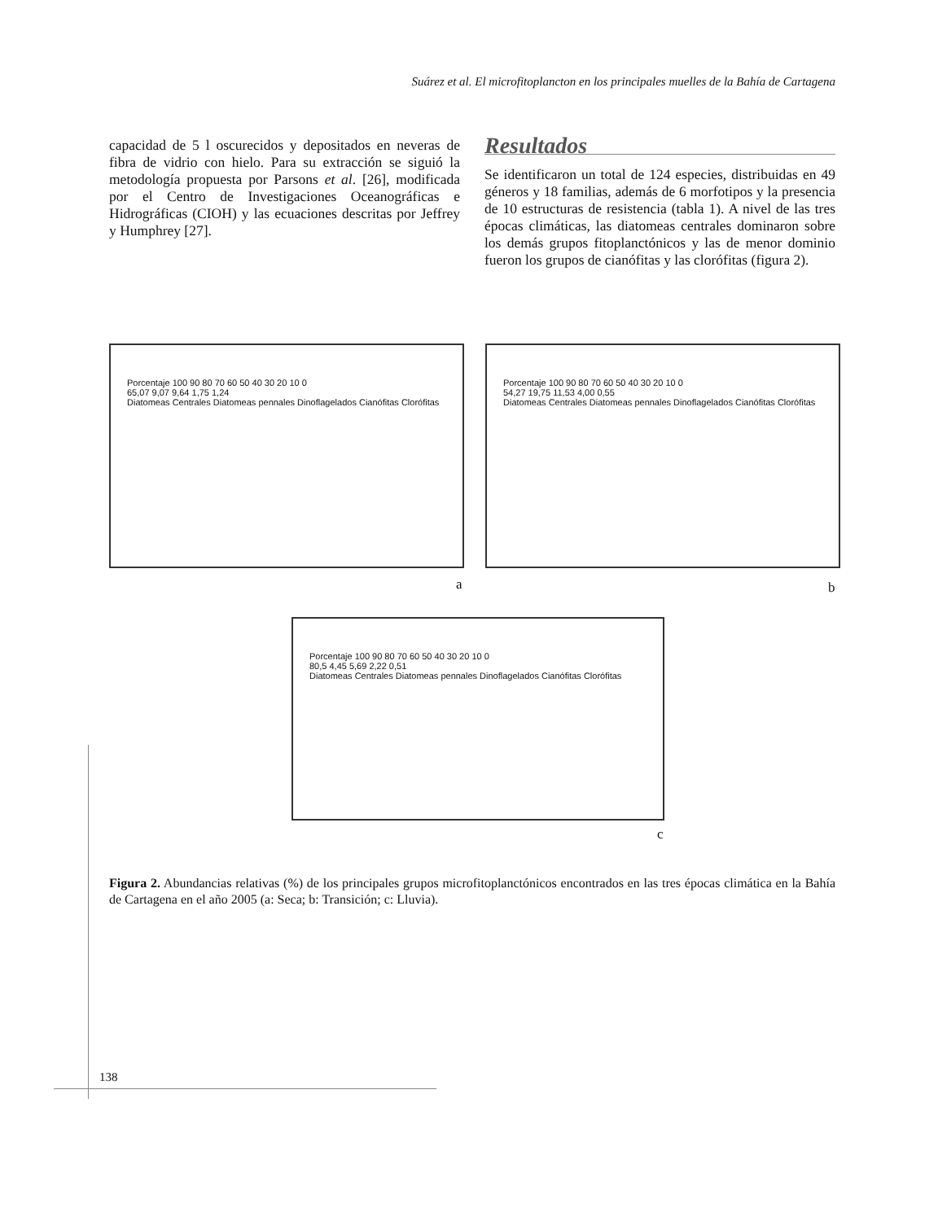Suárez et al. El microfitoplancton en los principales muelles de la Bahía de Cartagena
capacidad de 5 l oscurecidos y depositados en neveras de fibra de vidrio con hielo. Para su extracción se siguió la metodología propuesta por Parsons et al. [26], modificada por el Centro de Investigaciones Oceanográficas e Hidrográficas (CIOH) y las ecuaciones descritas por Jeffrey y Humphrey [27].
Resultados
Se identificaron un total de 124 especies, distribuidas en 49 géneros y 18 familias, además de 6 morfotipos y la presencia de 10 estructuras de resistencia (tabla 1). A nivel de las tres épocas climáticas, las diatomeas centrales dominaron sobre los demás grupos fitoplanctónicos y las de menor dominio fueron los grupos de cianófitas y las clorófitas (figura 2).
Porcentaje 100 90 80 70 60 50 40 30 20 10 0
65,07 9,07 9,64 1,75 1,24
Diatomeas Centrales Diatomeas pennales Dinoflagelados Cianófitas Clorófitas
a
Porcentaje 100 90 80 70 60 50 40 30 20 10 0
54,27 19,75 11,53 4,00 0,55
Diatomeas Centrales Diatomeas pennales Dinoflagelados Cianófitas Clorófitas
b
Porcentaje 100 90 80 70 60 50 40 30 20 10 0
80,5 4,45 5,69 2,22 0,51
Diatomeas Centrales Diatomeas pennales Dinoflagelados Cianófitas Clorófitas
c
Figura 2. Abundancias relativas (%) de los principales grupos microfitoplanctónicos encontrados en las tres épocas climática en la Bahía de Cartagena en el año 2005 (a: Seca; b: Transición; c: Lluvia).
138